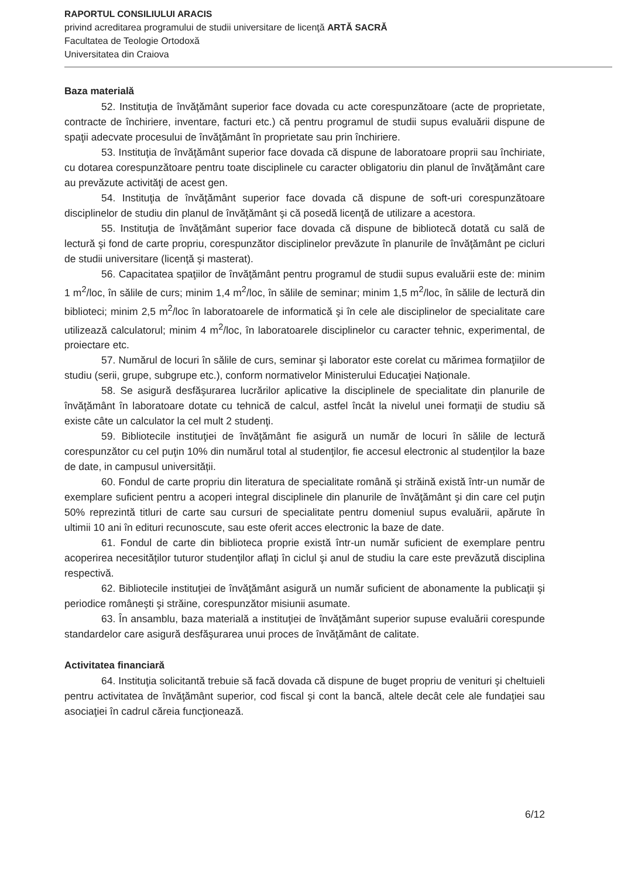RAPORTUL CONSILIULUI ARACIS
privind acreditarea programului de studii universitare de licenţă ARTĂ SACRĂ
Facultatea de Teologie Ortodoxă
Universitatea din Craiova
Baza materială
52. Instituţia de învăţământ superior face dovada cu acte corespunzătoare (acte de proprietate, contracte de închiriere, inventare, facturi etc.) că pentru programul de studii supus evaluării dispune de spaţii adecvate procesului de învăţământ în proprietate sau prin închiriere.
53. Instituţia de învăţământ superior face dovada că dispune de laboratoare proprii sau închiriate, cu dotarea corespunzătoare pentru toate disciplinele cu caracter obligatoriu din planul de învăţământ care au prevăzute activităţi de acest gen.
54. Instituţia de învăţământ superior face dovada că dispune de soft-uri corespunzătoare disciplinelor de studiu din planul de învăţământ şi că posedă licenţă de utilizare a acestora.
55. Instituţia de învăţământ superior face dovada că dispune de bibliotecă dotată cu sală de lectură şi fond de carte propriu, corespunzător disciplinelor prevăzute în planurile de învăţământ pe cicluri de studii universitare (licenţă şi masterat).
56. Capacitatea spaţiilor de învăţământ pentru programul de studii supus evaluării este de: minim 1 m<sup>2</sup>/loc, în sălile de curs; minim 1,4 m<sup>2</sup>/loc, în sălile de seminar; minim 1,5 m<sup>2</sup>/loc, în sălile de lectură din biblioteci; minim 2,5 m<sup>2</sup>/loc în laboratoarele de informatică şi în cele ale disciplinelor de specialitate care utilizează calculatorul; minim 4 m<sup>2</sup>/loc, în laboratoarele disciplinelor cu caracter tehnic, experimental, de proiectare etc.
57. Numărul de locuri în sălile de curs, seminar şi laborator este corelat cu mărimea formaţiilor de studiu (serii, grupe, subgrupe etc.), conform normativelor Ministerului Educaţiei Naționale.
58. Se asigură desfăşurarea lucrărilor aplicative la disciplinele de specialitate din planurile de învăţământ în laboratoare dotate cu tehnică de calcul, astfel încât la nivelul unei formaţii de studiu să existe câte un calculator la cel mult 2 studenţi.
59. Bibliotecile instituţiei de învăţământ fie asigură un număr de locuri în sălile de lectură corespunzător cu cel puţin 10% din numărul total al studenţilor, fie accesul electronic al studenților la baze de date, in campusul universității.
60. Fondul de carte propriu din literatura de specialitate română şi străină există într-un număr de exemplare suficient pentru a acoperi integral disciplinele din planurile de învăţământ şi din care cel puţin 50% reprezintă titluri de carte sau cursuri de specialitate pentru domeniul supus evaluării, apărute în ultimii 10 ani în edituri recunoscute, sau este oferit acces electronic la baze de date.
61. Fondul de carte din biblioteca proprie există într-un număr suficient de exemplare pentru acoperirea necesităţilor tuturor studenţilor aflaţi în ciclul şi anul de studiu la care este prevăzută disciplina respectivă.
62. Bibliotecile instituţiei de învăţământ asigură un număr suficient de abonamente la publicaţii şi periodice româneşti şi străine, corespunzător misiunii asumate.
63. În ansamblu, baza materială a instituţiei de învăţământ superior supuse evaluării corespunde standardelor care asigură desfăşurarea unui proces de învăţământ de calitate.
Activitatea financiară
64. Instituţia solicitantă trebuie să facă dovada că dispune de buget propriu de venituri şi cheltuieli pentru activitatea de învăţământ superior, cod fiscal şi cont la bancă, altele decât cele ale fundaţiei sau asociaţiei în cadrul căreia funcţionează.
6/12